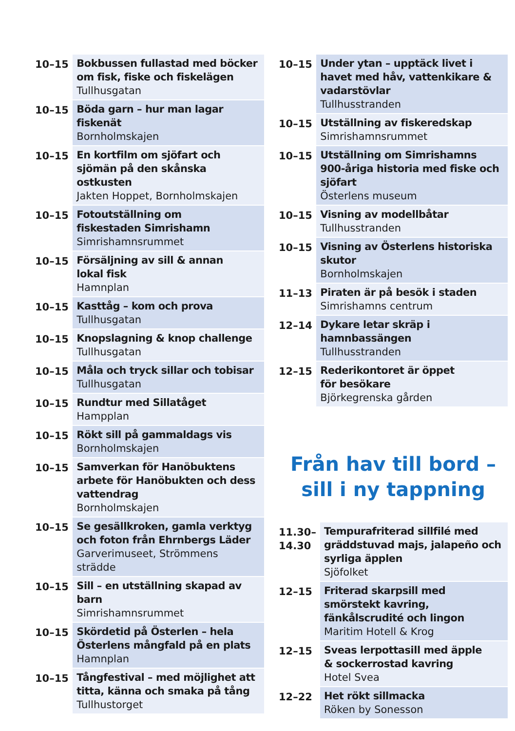| 10–15 | Bokbussen fullastad med böcker om fisk, fiske och fiskelägen Tullhusgatan |
| 10–15 | Böda garn – hur man lagar fiskenät Bornholmskajen |
| 10–15 | En kortfilm om sjöfart och sjömän på den skånska ostkusten Jakten Hoppet, Bornholmskajen |
| 10–15 | Fotoutställning om fiskestaden Simrishamn Simrishamnsrummet |
| 10–15 | Försäljning av sill & annan lokal fisk Hamnplan |
| 10–15 | Kasttåg – kom och prova Tullhusgatan |
| 10–15 | Knopslagning & knop challenge Tullhusgatan |
| 10–15 | Måla och tryck sillar och tobisar Tullhusgatan |
| 10–15 | Rundtur med Sillatåget Hampplan |
| 10–15 | Rökt sill på gammaldags vis Bornholmskajen |
| 10–15 | Samverkan för Hanöbuktens arbete för Hanöbukten och dess vattendrag Bornholmskajen |
| 10–15 | Se gesällkroken, gamla verktyg och foton från Ehrnbergs Läder Garverimuseet, Strömmens strädde |
| 10–15 | Sill – en utställning skapad av barn Simrishamnsrummet |
| 10–15 | Skördetid på Österlen – hela Österlens mångfald på en plats Hamnplan |
| 10–15 | Tångfestival – med möjlighet att titta, känna och smaka på tång Tullhustorget |
| 10–15 | Under ytan – upptäck livet i havet med håv, vattenkikare & vadarstövlar Tullhusstranden |
| 10–15 | Utställning av fiskeredskap Simrishamnsrummet |
| 10–15 | Utställning om Simrishamns 900-åriga historia med fiske och sjöfart Österlens museum |
| 10–15 | Visning av modellbåtar Tullhusstranden |
| 10–15 | Visning av Österlens historiska skutor Bornholmskajen |
| 11–13 | Piraten är på besök i staden Simrishamns centrum |
| 12–14 | Dykare letar skräp i hamnbassängen Tullhusstranden |
| 12–15 | Rederikontoret är öppet för besökare Björkegrenska gården |
Från hav till bord –
sill i ny tappning
| 11.30– 14.30 | Tempurafriterad sillfilé med gräddstuvad majs, jalapeño och syrliga äpplen Sjöfolket |
| 12–15 | Friterad skarpsill med smörstekt kavring, fänkålscrudité och lingon Maritim Hotell & Krog |
| 12–15 | Sveas lerpottasill med äpple & sockerrostad kavring Hotel Svea |
| 12–22 | Het rökt sillmacka Röken by Sonesson |